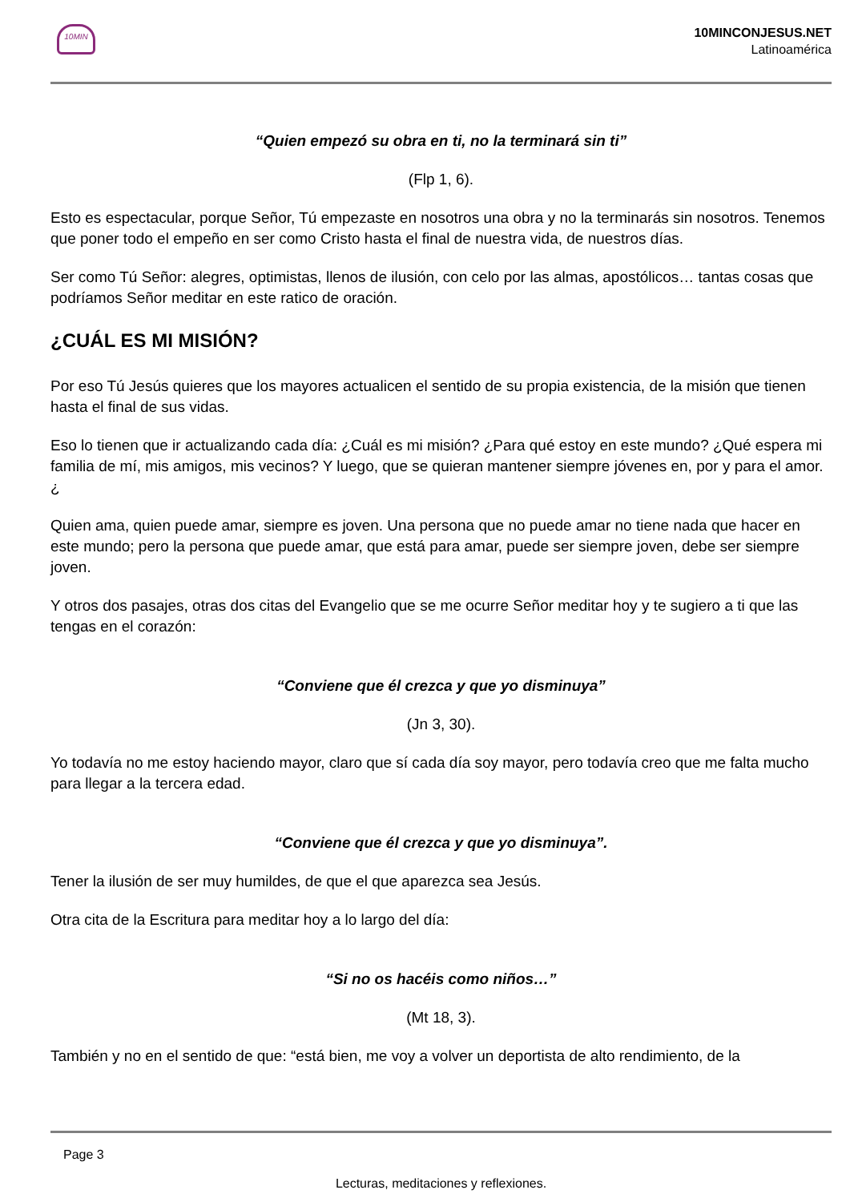10MIN
10MINCONJESUS.NET
Latinoamérica
“Quien empezó su obra en ti, no la terminará sin ti”
(Flp 1, 6).
Esto es espectacular, porque Señor, Tú empezaste en nosotros una obra y no la terminarás sin nosotros. Tenemos que poner todo el empeño en ser como Cristo hasta el final de nuestra vida, de nuestros días.
Ser como Tú Señor: alegres, optimistas, llenos de ilusión, con celo por las almas, apostólicos… tantas cosas que podríamos Señor meditar en este ratico de oración.
¿CUÁL ES MI MISIÓN?
Por eso Tú Jesús quieres que los mayores actualicen el sentido de su propia existencia, de la misión que tienen hasta el final de sus vidas.
Eso lo tienen que ir actualizando cada día: ¿Cuál es mi misión? ¿Para qué estoy en este mundo? ¿Qué espera mi familia de mí, mis amigos, mis vecinos? Y luego, que se quieran mantener siempre jóvenes en, por y para el amor. ¿
Quien ama, quien puede amar, siempre es joven. Una persona que no puede amar no tiene nada que hacer en este mundo; pero la persona que puede amar, que está para amar, puede ser siempre joven, debe ser siempre joven.
Y otros dos pasajes, otras dos citas del Evangelio que se me ocurre Señor meditar hoy y te sugiero a ti que las tengas en el corazón:
“Conviene que él crezca y que yo disminuya”
(Jn 3, 30).
Yo todavía no me estoy haciendo mayor, claro que sí cada día soy mayor, pero todavía creo que me falta mucho para llegar a la tercera edad.
“Conviene que él crezca y que yo disminuya”.
Tener la ilusión de ser muy humildes, de que el que aparezca sea Jesús.
Otra cita de la Escritura para meditar hoy a lo largo del día:
“Si no os hacéis como niños…”
(Mt 18, 3).
También y no en el sentido de que: “está bien, me voy a volver un deportista de alto rendimiento, de la
Page 3
Lecturas, meditaciones y reflexiones.